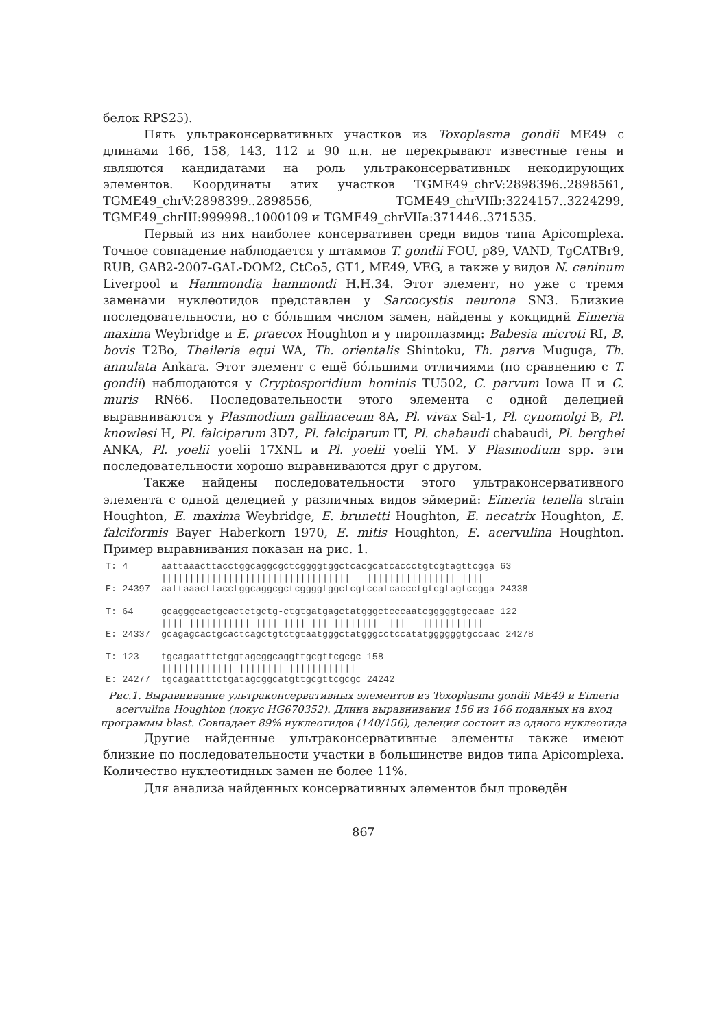белок RPS25).
Пять ультраконсервативных участков из Toxoplasma gondii ME49 с длинами 166, 158, 143, 112 и 90 п.н. не перекрывают известные гены и являются кандидатами на роль ультраконсервативных некодирующих элементов. Координаты этих участков TGME49_chrV:2898396..2898561, TGME49_chrV:2898399..2898556, TGME49_chrVIIb:3224157..3224299, TGME49_chrIII:999998..1000109 и TGME49_chrVIIa:371446..371535.
Первый из них наиболее консервативен среди видов типа Apicomplexa. Точное совпадение наблюдается у штаммов T. gondii FOU, p89, VAND, TgCATBr9, RUB, GAB2-2007-GAL-DOM2, CtCo5, GT1, ME49, VEG, а также у видов N. caninum Liverpool и Hammondia hammondi H.H.34. Этот элемент, но уже с тремя заменами нуклеотидов представлен у Sarcocystis neurona SN3. Близкие последовательности, но с бо́льшим числом замен, найдены у кокцидий Eimeria maxima Weybridge и E. praecox Houghton и у пироплазмид: Babesia microti RI, B. bovis T2Bo, Theileria equi WA, Th. orientalis Shintoku, Th. parva Muguga, Th. annulata Ankara. Этот элемент с ещё бо́льшими отличиями (по сравнению с T. gondii) наблюдаются у Cryptosporidium hominis TU502, C. parvum Iowa II и C. muris RN66. Последовательности этого элемента с одной делецией выравниваются у Plasmodium gallinaceum 8A, Pl. vivax Sal-1, Pl. cynomolgi B, Pl. knowlesi H, Pl. falciparum 3D7, Pl. falciparum IT, Pl. chabaudi chabaudi, Pl. berghei ANKA, Pl. yoelii yoelii 17XNL и Pl. yoelii yoelii YM. У Plasmodium spp. эти последовательности хорошо выравниваются друг с другом.
Также найдены последовательности этого ультраконсервативного элемента с одной делецией у различных видов эймерий: Eimeria tenella strain Houghton, E. maxima Weybridge, E. brunetti Houghton, E. necatrix Houghton, E. falciformis Bayer Haberkorn 1970, E. mitis Houghton, E. acervulina Houghton. Пример выравнивания показан на рис. 1.
T: 4      aattaaacttacctggcaggcgctcggggtggctcacgcatcaccctgtcgtagttcgga 63
          ||||||||||||||||||||||||||||||||||   |||||||||||||||| ||||
E: 24397  aattaaacttacctggcaggcgctcggggtggctcgtccatcaccctgtcgtagtccgga 24338

T: 64     gcagggcactgcactctgctg-ctgtgatgagctatgggctcccaatcgggggtgccaac 122
          |||| ||||||||||| |||| |||| ||| ||||||||  |||   |||||||||||
E: 24337  gcagagcactgcactcagctgtctgtaatgggctatgggcctccatatggggggtgccaac 24278

T: 123    tgcagaatttctggtagcggcaggttgcgttcgcgc 158
          ||||||||||||| |||||||| ||||||||||||
E: 24277  tgcagaatttctgatagcggcatgttgcgttcgcgc 24242
Рис.1. Выравнивание ультраконсервативных элементов из Toxoplasma gondii ME49 и Eimeria acervulina Houghton (локус HG670352). Длина выравнивания 156 из 166 поданных на вход программы blast. Совпадает 89% нуклеотидов (140/156), делеция состоит из одного нуклеотида
Другие найденные ультраконсервативные элементы также имеют близкие по последовательности участки в большинстве видов типа Apicomplexa. Количество нуклеотидных замен не более 11%.
Для анализа найденных консервативных элементов был проведён
867